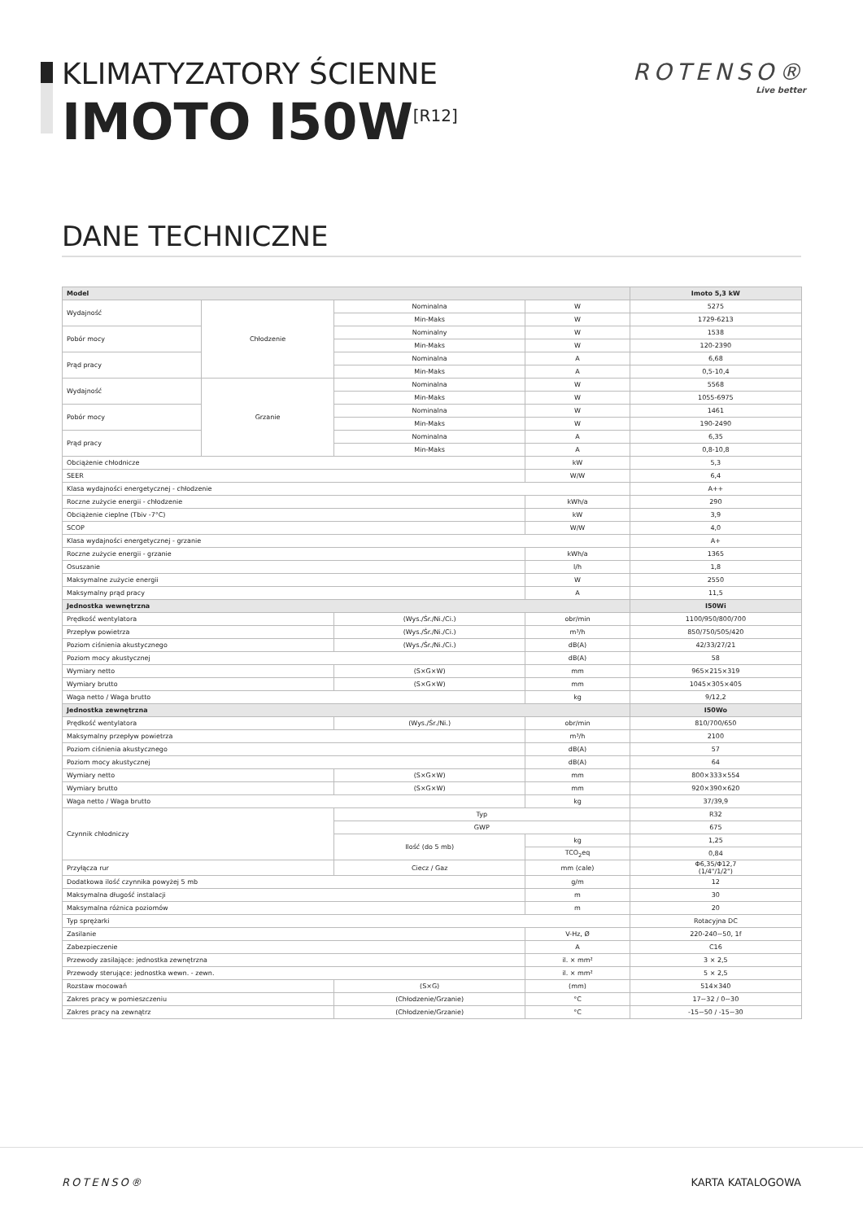KLIMATYZATORY ŚCIENNE
IMOTO I50W<sup>[R12]</sup>
ROTENSO®
Live better
DANE TECHNICZNE
| Model | | | | Imoto 5,3 kW |
| --- | --- | --- | --- | --- |
| Wydajność | Chłodzenie | Nominalna | W | 5275 |
| | | Min-Maks | W | 1729-6213 |
| Pobór mocy | | Nominalny | W | 1538 |
| | | Min-Maks | W | 120-2390 |
| Prąd pracy | | Nominalna | A | 6,68 |
| | | Min-Maks | A | 0,5-10,4 |
| Wydajność | Grzanie | Nominalna | W | 5568 |
| | | Min-Maks | W | 1055-6975 |
| Pobór mocy | | Nominalna | W | 1461 |
| | | Min-Maks | W | 190-2490 |
| Prąd pracy | | Nominalna | A | 6,35 |
| | | Min-Maks | A | 0,8-10,8 |
| Obciążenie chłodnicze | | | kW | 5,3 |
| SEER | | | W/W | 6,4 |
| Klasa wydajności energetycznej - chłodzenie | | | | A++ |
| Roczne zużycie energii - chłodzenie | | | kWh/a | 290 |
| Obciążenie cieplne (Tbiv -7°C) | | | kW | 3,9 |
| SCOP | | | W/W | 4,0 |
| Klasa wydajności energetycznej - grzanie | | | | A+ |
| Roczne zużycie energii - grzanie | | | kWh/a | 1365 |
| Osuszanie | | | l/h | 1,8 |
| Maksymalne zużycie energii | | | W | 2550 |
| Maksymalny prąd pracy | | | A | 11,5 |
| Jednostka wewnętrzna | | | | I50Wi |
| Prędkość wentylatora | | (Wys./Śr./Ni./Ci.) | obr/min | 1100/950/800/700 |
| Przepływ powietrza | | (Wys./Śr./Ni./Ci.) | m³/h | 850/750/505/420 |
| Poziom ciśnienia akustycznego | | (Wys./Śr./Ni./Ci.) | dB(A) | 42/33/27/21 |
| Poziom mocy akustycznej | | | dB(A) | 58 |
| Wymiary netto | | (S×G×W) | mm | 965×215×319 |
| Wymiary brutto | | (S×G×W) | mm | 1045×305×405 |
| Waga netto / Waga brutto | | | kg | 9/12,2 |
| Jednostka zewnętrzna | | | | I50Wo |
| Prędkość wentylatora | | (Wys./Śr./Ni.) | obr/min | 810/700/650 |
| Maksymalny przepływ powietrza | | | m³/h | 2100 |
| Poziom ciśnienia akustycznego | | | dB(A) | 57 |
| Poziom mocy akustycznej | | | dB(A) | 64 |
| Wymiary netto | | (S×G×W) | mm | 800×333×554 |
| Wymiary brutto | | (S×G×W) | mm | 920×390×620 |
| Waga netto / Waga brutto | | | kg | 37/39,9 |
| Czynnik chłodniczy | | Typ | | R32 |
| | | GWP | | 675 |
| | | Ilość (do 5 mb) | kg | 1,25 |
| | | | TCO<sub>2</sub>eq | 0,84 |
| Przyłącza rur | | Ciecz / Gaz | mm (cale) | Φ6,35/Φ12,7 (1/4"/1/2") |
| Dodatkowa ilość czynnika powyżej 5 mb | | | g/m | 12 |
| Maksymalna długość instalacji | | | m | 30 |
| Maksymalna różnica poziomów | | | m | 20 |
| Typ sprężarki | | | | Rotacyjna DC |
| Zasilanie | | | V-Hz, Ø | 220-240~50, 1f |
| Zabezpieczenie | | | A | C16 |
| Przewody zasilające: jednostka zewnętrzna | | | il. × mm² | 3 × 2,5 |
| Przewody sterujące: jednostka wewn. - zewn. | | | il. × mm² | 5 × 2,5 |
| Rozstaw mocowań | | (S×G) | (mm) | 514×340 |
| Zakres pracy w pomieszczeniu | | (Chłodzenie/Grzanie) | °C | 17~32 / 0~30 |
| Zakres pracy na zewnątrz | | (Chłodzenie/Grzanie) | °C | -15~50 / -15~30 |
ROTENSO® KARTA KATALOGOWA